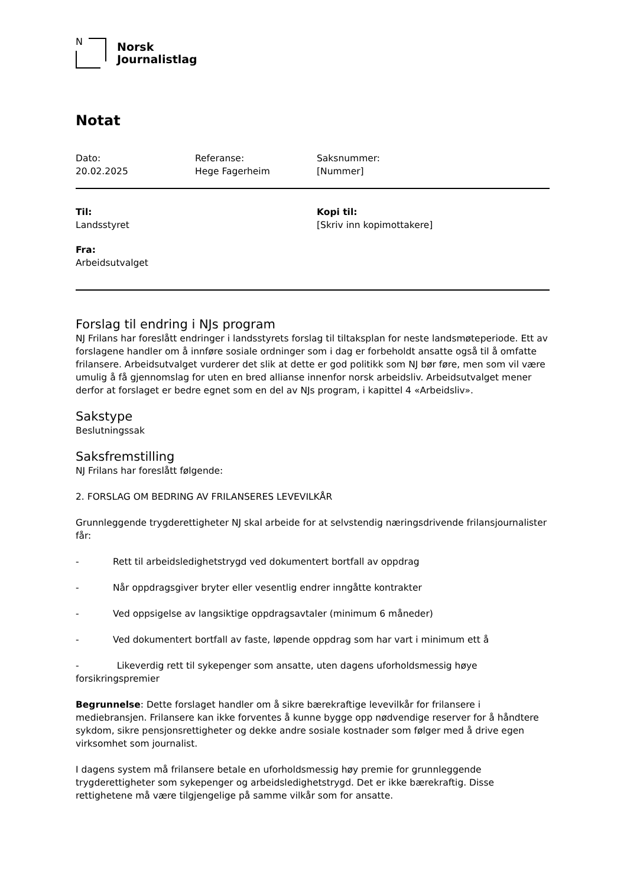N
Norsk
Journalistlag
Notat
Dato:
20.02.2025
Referanse:
Hege Fagerheim
Saksnummer:
[Nummer]
Til:
Landsstyret
Kopi til:
[Skriv inn kopimottakere]
Fra:
Arbeidsutvalget
Forslag til endring i NJs program
NJ Frilans har foreslått endringer i landsstyrets forslag til tiltaksplan for neste landsmøteperiode. Ett av forslagene handler om å innføre sosiale ordninger som i dag er forbeholdt ansatte også til å omfatte frilansere. Arbeidsutvalget vurderer det slik at dette er god politikk som NJ bør føre, men som vil være umulig å få gjennomslag for uten en bred allianse innenfor norsk arbeidsliv. Arbeidsutvalget mener derfor at forslaget er bedre egnet som en del av NJs program, i kapittel 4 «Arbeidsliv».
Sakstype
Beslutningssak
Saksfremstilling
NJ Frilans har foreslått følgende:
2. FORSLAG OM BEDRING AV FRILANSERES LEVEVILKÅR
Grunnleggende trygderettigheter NJ skal arbeide for at selvstendig næringsdrivende frilansjournalister får:
- Rett til arbeidsledighetstrygd ved dokumentert bortfall av oppdrag
- Når oppdragsgiver bryter eller vesentlig endrer inngåtte kontrakter
- Ved oppsigelse av langsiktige oppdragsavtaler (minimum 6 måneder)
- Ved dokumentert bortfall av faste, løpende oppdrag som har vart i minimum ett å
- Likeverdig rett til sykepenger som ansatte, uten dagens uforholdsmessig høye forsikringspremier
Begrunnelse: Dette forslaget handler om å sikre bærekraftige levevilkår for frilansere i mediebransjen. Frilansere kan ikke forventes å kunne bygge opp nødvendige reserver for å håndtere sykdom, sikre pensjonsrettigheter og dekke andre sosiale kostnader som følger med å drive egen virksomhet som journalist.
I dagens system må frilansere betale en uforholdsmessig høy premie for grunnleggende trygderettigheter som sykepenger og arbeidsledighetstrygd. Det er ikke bærekraftig. Disse rettighetene må være tilgjengelige på samme vilkår som for ansatte.